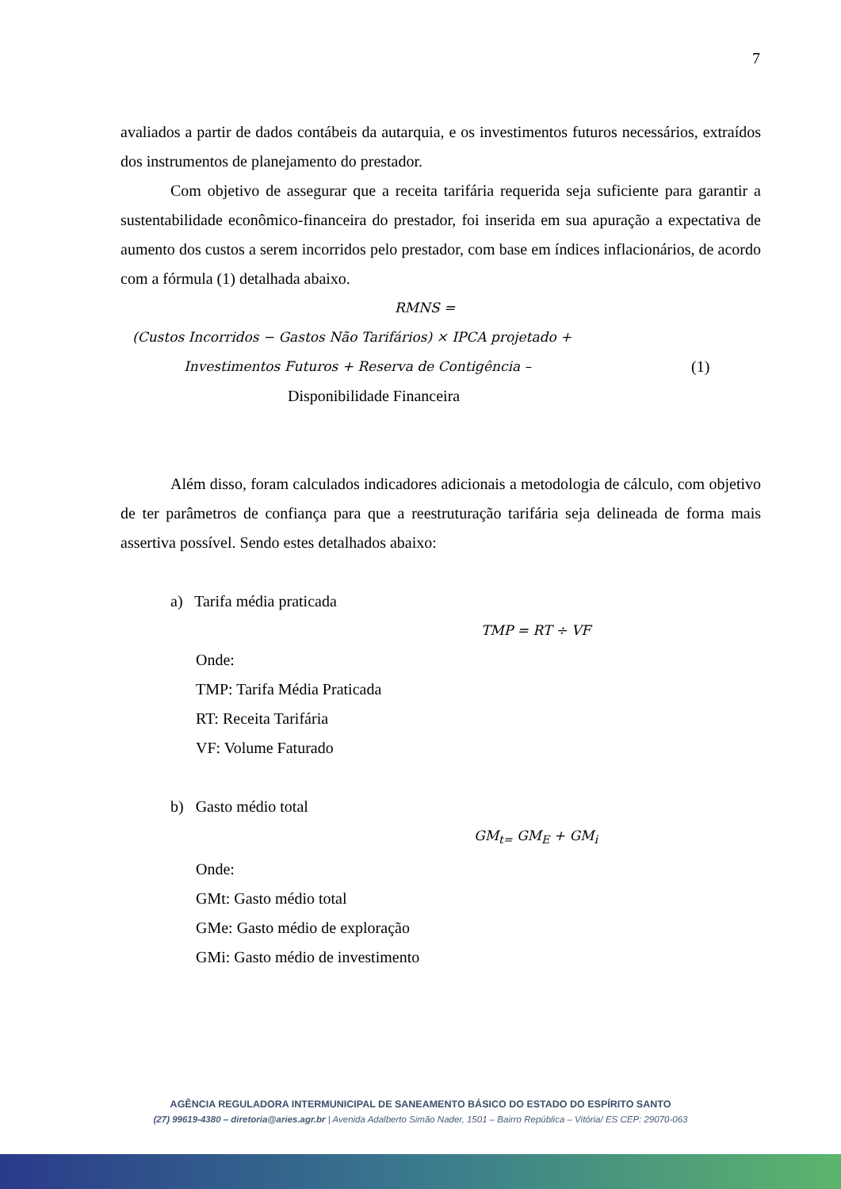7
avaliados a partir de dados contábeis da autarquia, e os investimentos futuros necessários, extraídos dos instrumentos de planejamento do prestador.
Com objetivo de assegurar que a receita tarifária requerida seja suficiente para garantir a sustentabilidade econômico-financeira do prestador, foi inserida em sua apuração a expectativa de aumento dos custos a serem incorridos pelo prestador, com base em índices inflacionários, de acordo com a fórmula (1) detalhada abaixo.
RMNS =
(Custos Incorridos − Gastos Não Tarifários) × IPCA projetado +
Investimentos Futuros + Reserva de Contigência – (1)
Disponibilidade Financeira
Além disso, foram calculados indicadores adicionais a metodologia de cálculo, com objetivo de ter parâmetros de confiança para que a reestruturação tarifária seja delineada de forma mais assertiva possível. Sendo estes detalhados abaixo:
a) Tarifa média praticada
TMP = RT ÷ VF
Onde:
TMP: Tarifa Média Praticada
RT: Receita Tarifária
VF: Volume Faturado
b) Gasto médio total
GM<sub>t=</sub> GM<sub>E</sub> + GM<sub>i</sub>
Onde:
GMt: Gasto médio total
GMe: Gasto médio de exploração
GMi: Gasto médio de investimento
AGÊNCIA REGULADORA INTERMUNICIPAL DE SANEAMENTO BÁSICO DO ESTADO DO ESPÍRITO SANTO
(27) 99619-4380 – diretoria@aries.agr.br | Avenida Adalberto Simão Nader, 1501 – Bairro República – Vitória/ ES CEP: 29070-063